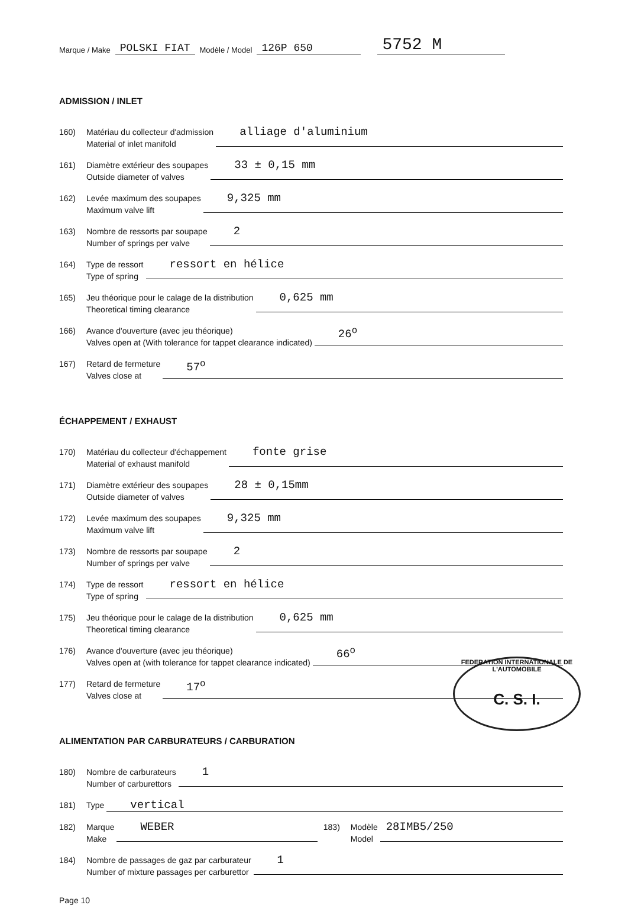Marque / Make POLSKI FIAT Modèle / Model 126P 650 5752 M
ADMISSION / INLET
160) Matériau du collecteur d'admission
Material of inlet manifold alliage d'aluminium
161) Diamètre extérieur des soupapes
Outside diameter of valves 33 ± 0,15 mm
162) Levée maximum des soupapes
Maximum valve lift 9,325 mm
163) Nombre de ressorts par soupape
Number of springs per valve 2
164) Type de ressort
Type of spring ressort en hélice
165) Jeu théorique pour le calage de la distribution
Theoretical timing clearance 0,625 mm
166) Avance d'ouverture (avec jeu théorique)
Valves open at (With tolerance for tappet clearance indicated) 26<sup>o</sup>
167) Retard de fermeture
Valves close at 57<sup>o</sup>
ÉCHAPPEMENT / EXHAUST
170) Matériau du collecteur d'échappement
Material of exhaust manifold fonte grise
171) Diamètre extérieur des soupapes
Outside diameter of valves 28 ± 0,15mm
172) Levée maximum des soupapes
Maximum valve lift 9,325 mm
173) Nombre de ressorts par soupape
Number of springs per valve 2
174) Type de ressort
Type of spring ressort en hélice
175) Jeu théorique pour le calage de la distribution
Theoretical timing clearance 0,625 mm
176) Avance d'ouverture (avec jeu théorique)
Valves open at (with tolerance for tappet clearance indicated) 66<sup>o</sup>
177) Retard de fermeture
Valves close at 17<sup>o</sup>
FEDERATION INTERNATIONALE DE L'AUTOMOBILE
C. S. I.
ALIMENTATION PAR CARBURATEURS / CARBURATION
180) Nombre de carburateurs
Number of carburettors 1
181) Type vertical
182) Marque
Make WEBER 183) Modèle
Model 28IMB5/250
184) Nombre de passages de gaz par carburateur
Number of mixture passages per carburettor 1
Page 10